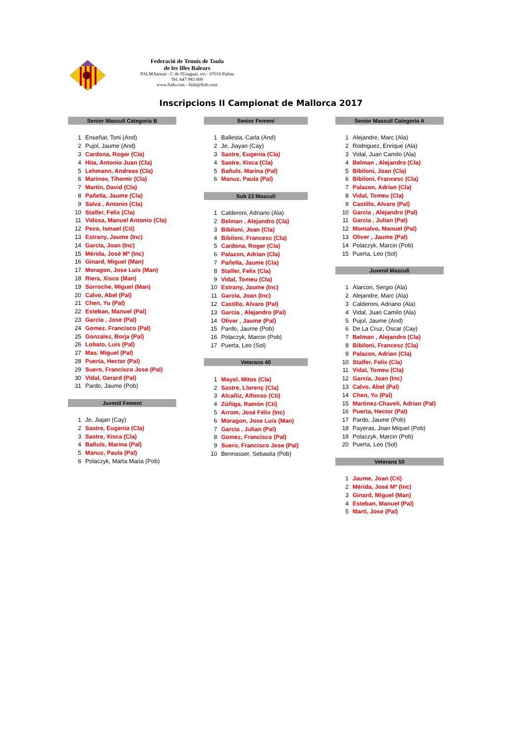Federació de Tennis de Taula
de les Illes Balears
PALMAarena - C de l'Uruguai, s/n - 07010 Palma
Tel. 647 983 009
www.fttib.com - fttib@fttib.com
Inscripcions II Campionat de Mallorca 2017
Senior Masculí Categoria B
| 1 | Enseñat, Toni (And) |
| 2 | Pujol, Jaume (And) |
| 3 | Cardona, Roger (Cla) |
| 4 | Hita, Antonio Juan (Cla) |
| 5 | Lehmann, Andreas (Cla) |
| 6 | Marinov, Tihomir (Cla) |
| 7 | Martin, David (Cla) |
| 8 | Pañella, Jaume (Cla) |
| 9 | Salva , Antonio (Cla) |
| 10 | Stalfer, Felix (Cla) |
| 11 | Vidosa, Manuel Antonio (Cla) |
| 12 | Peco, Ismael (Cti) |
| 13 | Estrany, Jaume (Inc) |
| 14 | García, Joan (Inc) |
| 15 | Mérida, José Mª (Inc) |
| 16 | Ginard, Miguel (Man) |
| 17 | Moragon, Jose Luis (Man) |
| 18 | Riera, Xisco (Man) |
| 19 | Sorroche, Miguel (Man) |
| 20 | Calvo, Abel (Pal) |
| 21 | Chen, Yu (Pal) |
| 22 | Esteban, Manuel (Pal) |
| 23 | Garcia , Jose (Pal) |
| 24 | Gomez, Francisco (Pal) |
| 25 | Gonzalez, Borja (Pal) |
| 26 | Lobato, Luis (Pal) |
| 27 | Mas, Miguel (Pal) |
| 28 | Puerta, Hector (Pal) |
| 29 | Suero, Francisco Jose (Pal) |
| 30 | Vidal, Gerard (Pal) |
| 31 | Pardo, Jaume (Pob) |
Juvenil Femení
| 1 | Je, Jiajan (Cay) |
| 2 | Sastre, Eugenia (Cla) |
| 3 | Sastre, Xisca (Cla) |
| 4 | Bañuls, Marina (Pal) |
| 5 | Manuz, Paula (Pal) |
| 6 | Polaczyk, Marta Maria (Pob) |
Senior Femeni
| 1 | Ballesta, Carla (And) |
| 2 | Je, Jiayan (Cay) |
| 3 | Sastre, Eugenia (Cla) |
| 4 | Sastre, Xisca (Cla) |
| 5 | Bañuls, Marina (Pal) |
| 6 | Manuz, Paula (Pal) |
Sub 23 Masculí
| 1 | Calderoni, Adriano (Ala) |
| 2 | Belman , Alejandro (Cla) |
| 3 | Bibiloni, Joan (Cla) |
| 4 | Bibiloni, Francesc (Cla) |
| 5 | Cardona, Roger (Cla) |
| 6 | Palazon, Adrian (Cla) |
| 7 | Pañella, Jaume (Cla) |
| 8 | Stalfer, Felix (Cla) |
| 9 | Vidal, Tomeu (Cla) |
| 10 | Estrany, Jaume (Inc) |
| 11 | García, Joan (Inc) |
| 12 | Castillo, Alvaro (Pal) |
| 13 | Garcia , Alejandro (Pal) |
| 14 | Oliver , Jaume (Pal) |
| 15 | Pardo, Jaume (Pob) |
| 16 | Polaczyk, Marcin (Pob) |
| 17 | Puerta, Leo (Sol) |
Veterans 40
| 1 | Mayol, Mitos (Cla) |
| 2 | Sastre, Llorenç (Cla) |
| 3 | Alcañiz, Alfonso (Cti) |
| 4 | Zúñiga, Ramón (Cti) |
| 5 | Arrom, José Félix (Inc) |
| 6 | Moragon, Jose Luis (Man) |
| 7 | Garcia , Julian (Pal) |
| 8 | Gomez, Francisco (Pal) |
| 9 | Suero, Francisco Jose (Pal) |
| 10 | Bennasser, Sebasita (Pob) |
Senior Masculí Categoria A
| 1 | Alejandre, Marc (Ala) |
| 2 | Rodriguez, Enrique (Ala) |
| 3 | Vidal, Juan Camilo (Ala) |
| 4 | Belman , Alejandro (Cla) |
| 5 | Bibiloni, Joan (Cla) |
| 6 | Bibiloni, Francesc (Cla) |
| 7 | Palazon, Adrian (Cla) |
| 8 | Vidal, Tomeu (Cla) |
| 9 | Castillo, Alvaro (Pal) |
| 10 | Garcia , Alejandro (Pal) |
| 11 | Garcia , Julian (Pal) |
| 12 | Montalvo, Manuel (Pal) |
| 13 | Oliver , Jaume (Pal) |
| 14 | Polaczyk, Marcin (Pob) |
| 15 | Puerta, Leo (Sol) |
Juvenil Masculi
| 1 | Alarcon, Sergio (Ala) |
| 2 | Alejandre, Marc (Ala) |
| 3 | Calderoni, Adriano (Ala) |
| 4 | Vidal, Juan Camilo (Ala) |
| 5 | Pujol, Jaume (And) |
| 6 | De La Cruz, Óscar (Cay) |
| 7 | Belman , Alejandro (Cla) |
| 8 | Bibiloni, Francesc (Cla) |
| 9 | Palazon, Adrian (Cla) |
| 10 | Stalfer, Felix (Cla) |
| 11 | Vidal, Tomeu (Cla) |
| 12 | García, Joan (Inc) |
| 13 | Calvo, Abel (Pal) |
| 14 | Chen, Yu (Pal) |
| 15 | Martinez-Chaveli, Adrian (Pal) |
| 16 | Puerta, Hector (Pal) |
| 17 | Pardo, Jaume (Pob) |
| 18 | Payeras, Joan Miquel (Pob) |
| 19 | Polaczyk, Marcin (Pob) |
| 20 | Puerta, Leo (Sol) |
Veterans 50
| 1 | Jaume, Joan (Cti) |
| 2 | Mérida, José Mª (Inc) |
| 3 | Ginard, Miguel (Man) |
| 4 | Esteban, Manuel (Pal) |
| 5 | Marti, Jose (Pal) |